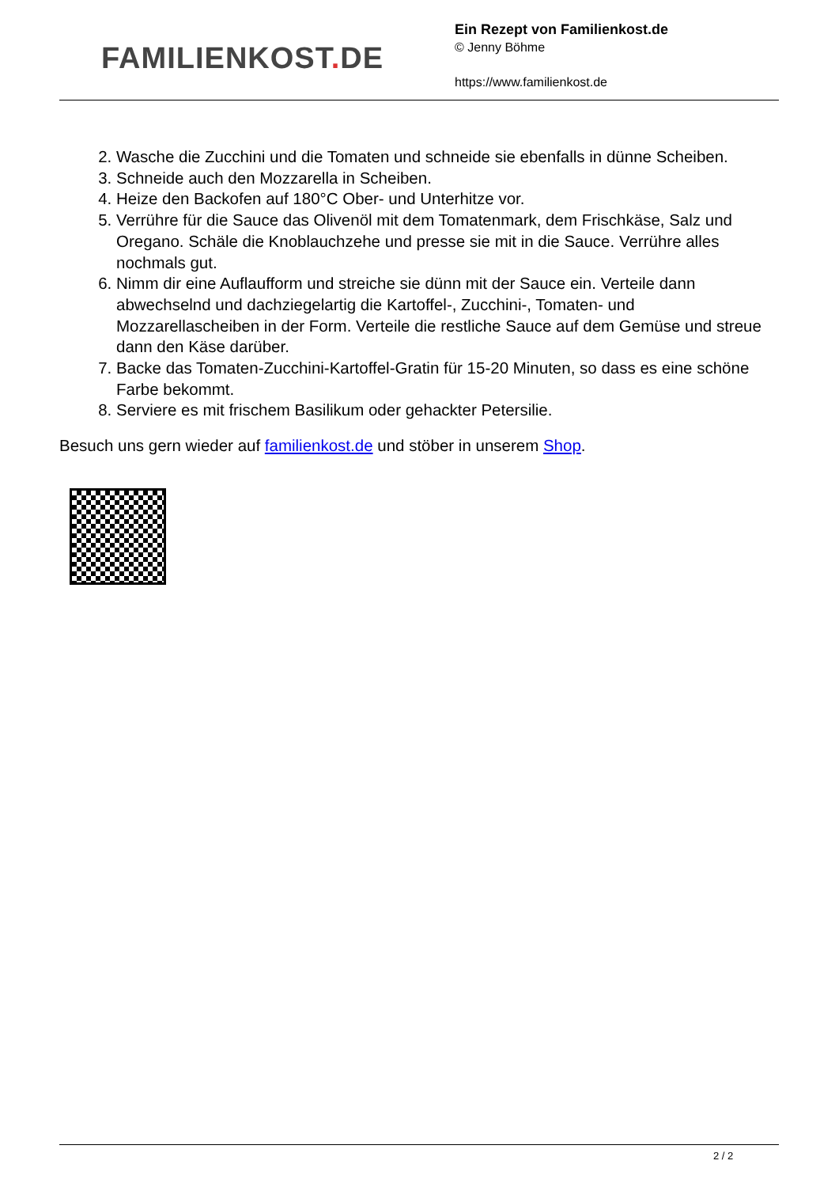FAMILIENKOST. DE
Ein Rezept von Familienkost.de
© Jenny Böhme
https://www.familienkost.de
2. Wasche die Zucchini und die Tomaten und schneide sie ebenfalls in dünne Scheiben.
3. Schneide auch den Mozzarella in Scheiben.
4. Heize den Backofen auf 180°C Ober- und Unterhitze vor.
5. Verrühre für die Sauce das Olivenöl mit dem Tomatenmark, dem Frischkäse, Salz und Oregano. Schäle die Knoblauchzehe und presse sie mit in die Sauce. Verrühre alles nochmals gut.
6. Nimm dir eine Auflaufform und streiche sie dünn mit der Sauce ein. Verteile dann abwechselnd und dachziegelartig die Kartoffel-, Zucchini-, Tomaten- und Mozzarellascheiben in der Form. Verteile die restliche Sauce auf dem Gemüse und streue dann den Käse darüber.
7. Backe das Tomaten-Zucchini-Kartoffel-Gratin für 15-20 Minuten, so dass es eine schöne Farbe bekommt.
8. Serviere es mit frischem Basilikum oder gehackter Petersilie.
Besuch uns gern wieder auf familienkost.de und stöber in unserem Shop.
2 / 2